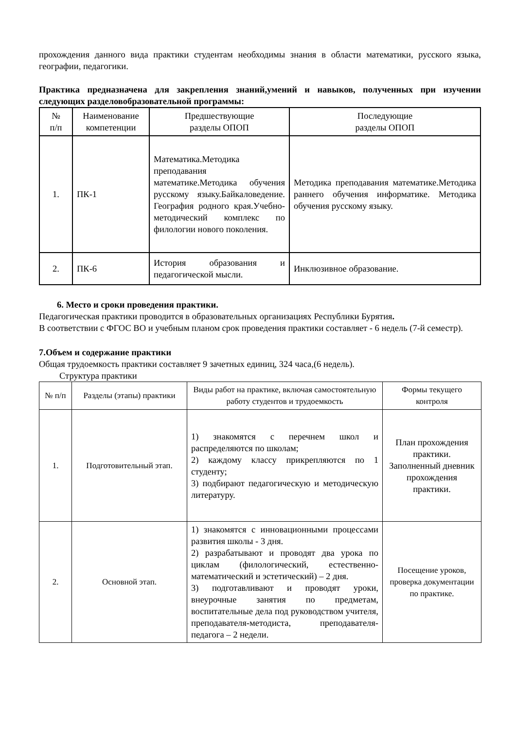прохождения данного вида практики студентам необходимы знания в области математики, русского языка, географии, педагогики.
Практика предназначена для закрепления знаний,умений и навыков, полученных при изучении следующих разделовобразовательной программы:
| № п/п | Наименование компетенции | Предшествующие разделы ОПОП | Последующие разделы ОПОП |
| --- | --- | --- | --- |
| 1. | ПК-1 | Математика.Методика преподавания математике.Методика обучения русскому языку.Байкаловедение. География родного края.Учебно-методический комплекс по филологии нового поколения. | Методика преподавания математике.Методика раннего обучения информатике. Методика обучения русскому языку. |
| 2. | ПК-6 | История образования и педагогической мысли. | Инклюзивное образование. |
6. Место и сроки проведения практики.
Педагогическая практики проводится в образовательных организациях Республики Бурятия.
В соответствии с ФГОС ВО и учебным планом срок проведения практики составляет - 6 недель (7-й семестр).
7.Объем и содержание практики
Общая трудоемкость практики составляет 9 зачетных единиц, 324 часа,(6 недель).
Структура практики
| № п/п | Разделы (этапы) практики | Виды работ на практике, включая самостоятельную работу студентов и трудоемкость | Формы текущего контроля |
| --- | --- | --- | --- |
| 1. | Подготовительный этап. | 1) знакомятся с перечнем школ и распределяются по школам; 2) каждому классу прикрепляются по 1 студенту; 3) подбирают педагогическую и методическую литературу. | План прохождения практики. Заполненный дневник прохождения практики. |
| 2. | Основной этап. | 1) знакомятся с инновационными процессами развития школы - 3 дня. 2) разрабатывают и проводят два урока по циклам (филологический, естественно-математический и эстетический) – 2 дня. 3) подготавливают и проводят уроки, внеурочные занятия по предметам, воспитательные дела под руководством учителя, преподавателя-методиста, преподавателя-педагога – 2 недели. | Посещение уроков, проверка документации по практике. |